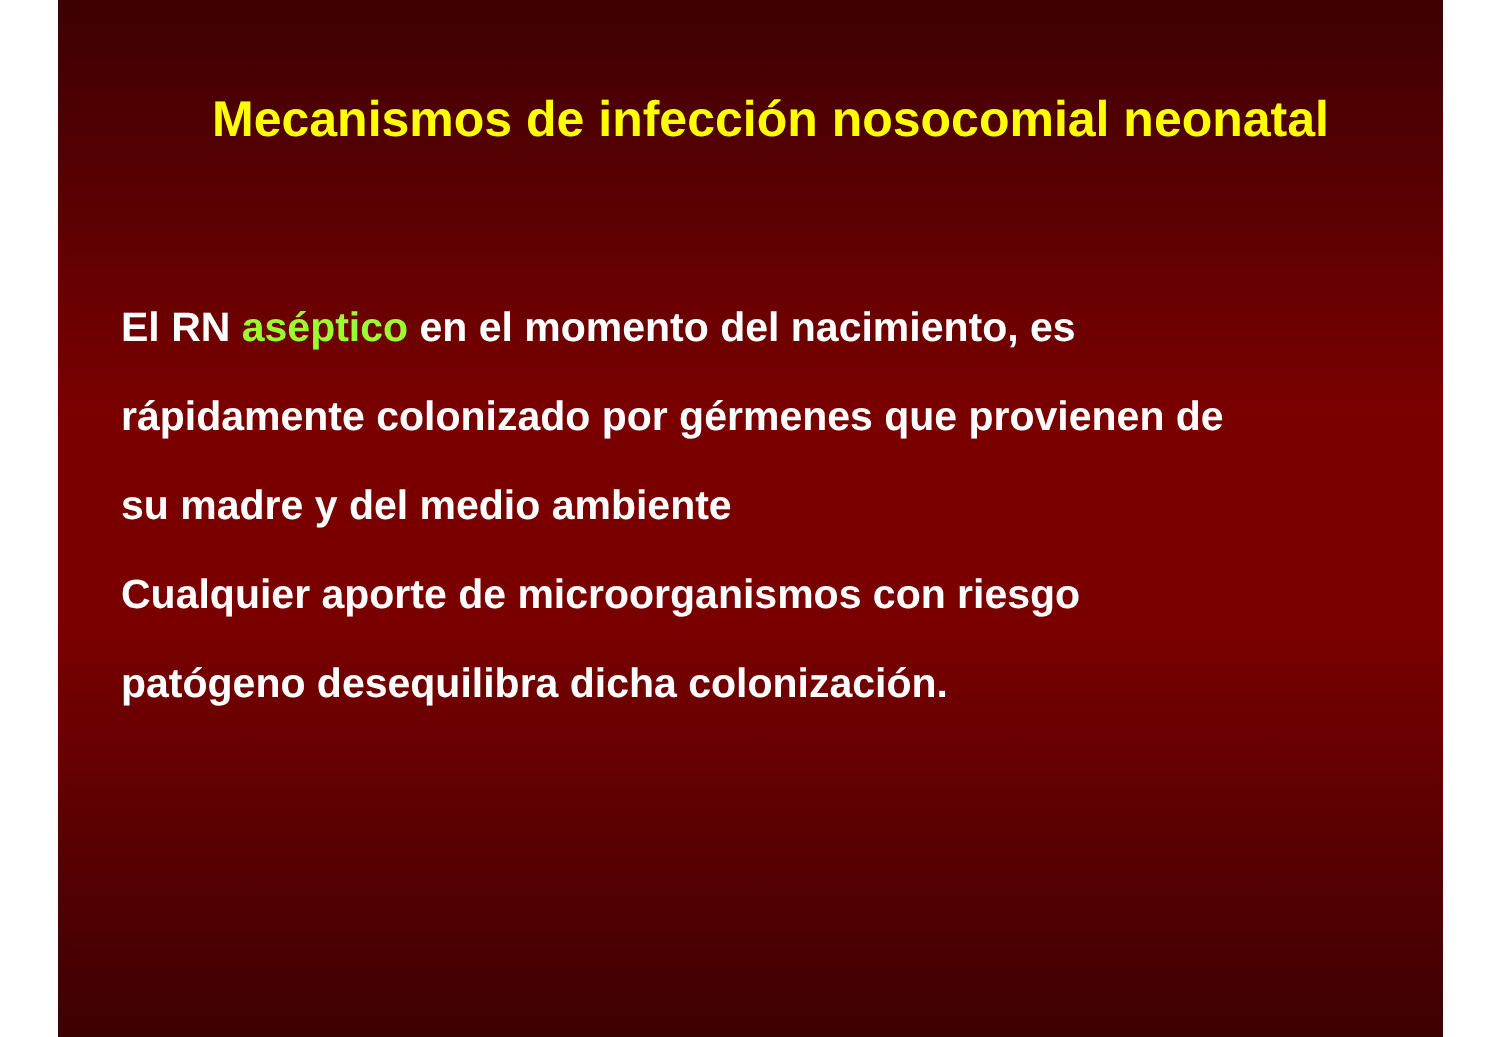Mecanismos de infección nosocomial neonatal
El RN aséptico en el momento del nacimiento, es
rápidamente colonizado por gérmenes que provienen de
su madre y del medio ambiente
Cualquier aporte de microorganismos con riesgo
patógeno desequilibra dicha colonización.